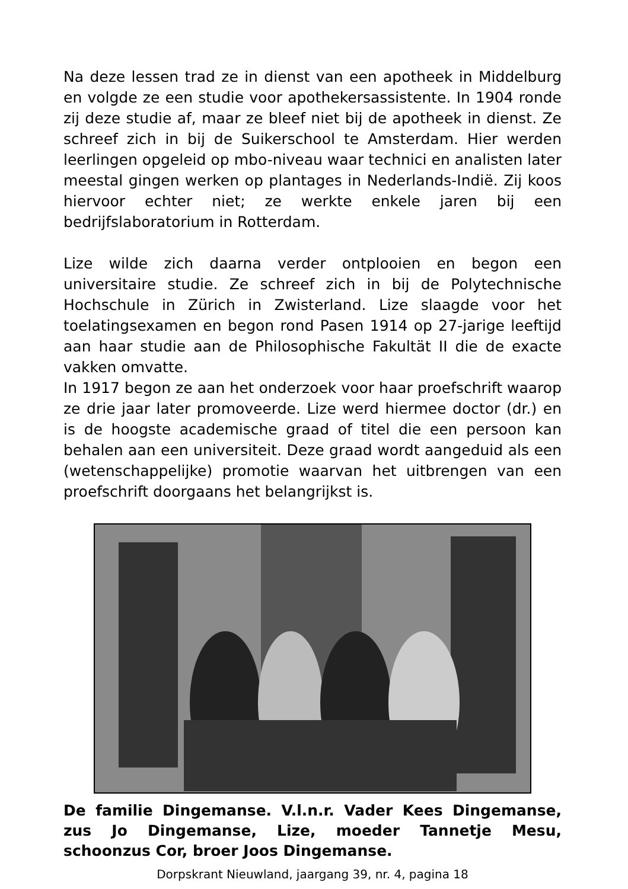Na deze lessen trad ze in dienst van een apotheek in Middelburg en volgde ze een studie voor apothekersassistente. In 1904 ronde zij deze studie af, maar ze bleef niet bij de apotheek in dienst. Ze schreef zich in bij de Suikerschool te Amsterdam. Hier werden leerlingen opgeleid op mbo-niveau waar technici en analisten later meestal gingen werken op plantages in Nederlands-Indië. Zij koos hiervoor echter niet; ze werkte enkele jaren bij een bedrijfslaboratorium in Rotterdam.
Lize wilde zich daarna verder ontplooien en begon een universitaire studie. Ze schreef zich in bij de Polytechnische Hochschule in Zürich in Zwisterland. Lize slaagde voor het toelatingsexamen en begon rond Pasen 1914 op 27-jarige leeftijd aan haar studie aan de Philosophische Fakultät II die de exacte vakken omvatte.
In 1917 begon ze aan het onderzoek voor haar proefschrift waarop ze drie jaar later promoveerde. Lize werd hiermee doctor (dr.) en is de hoogste academische graad of titel die een persoon kan behalen aan een universiteit. Deze graad wordt aangeduid als een (wetenschappelijke) promotie waarvan het uitbrengen van een proefschrift doorgaans het belangrijkst is.
De familie Dingemanse. V.l.n.r. Vader Kees Dingemanse, zus Jo Dingemanse, Lize, moeder Tannetje Mesu, schoonzus Cor, broer Joos Dingemanse.
Dorpskrant Nieuwland, jaargang 39, nr. 4, pagina 18